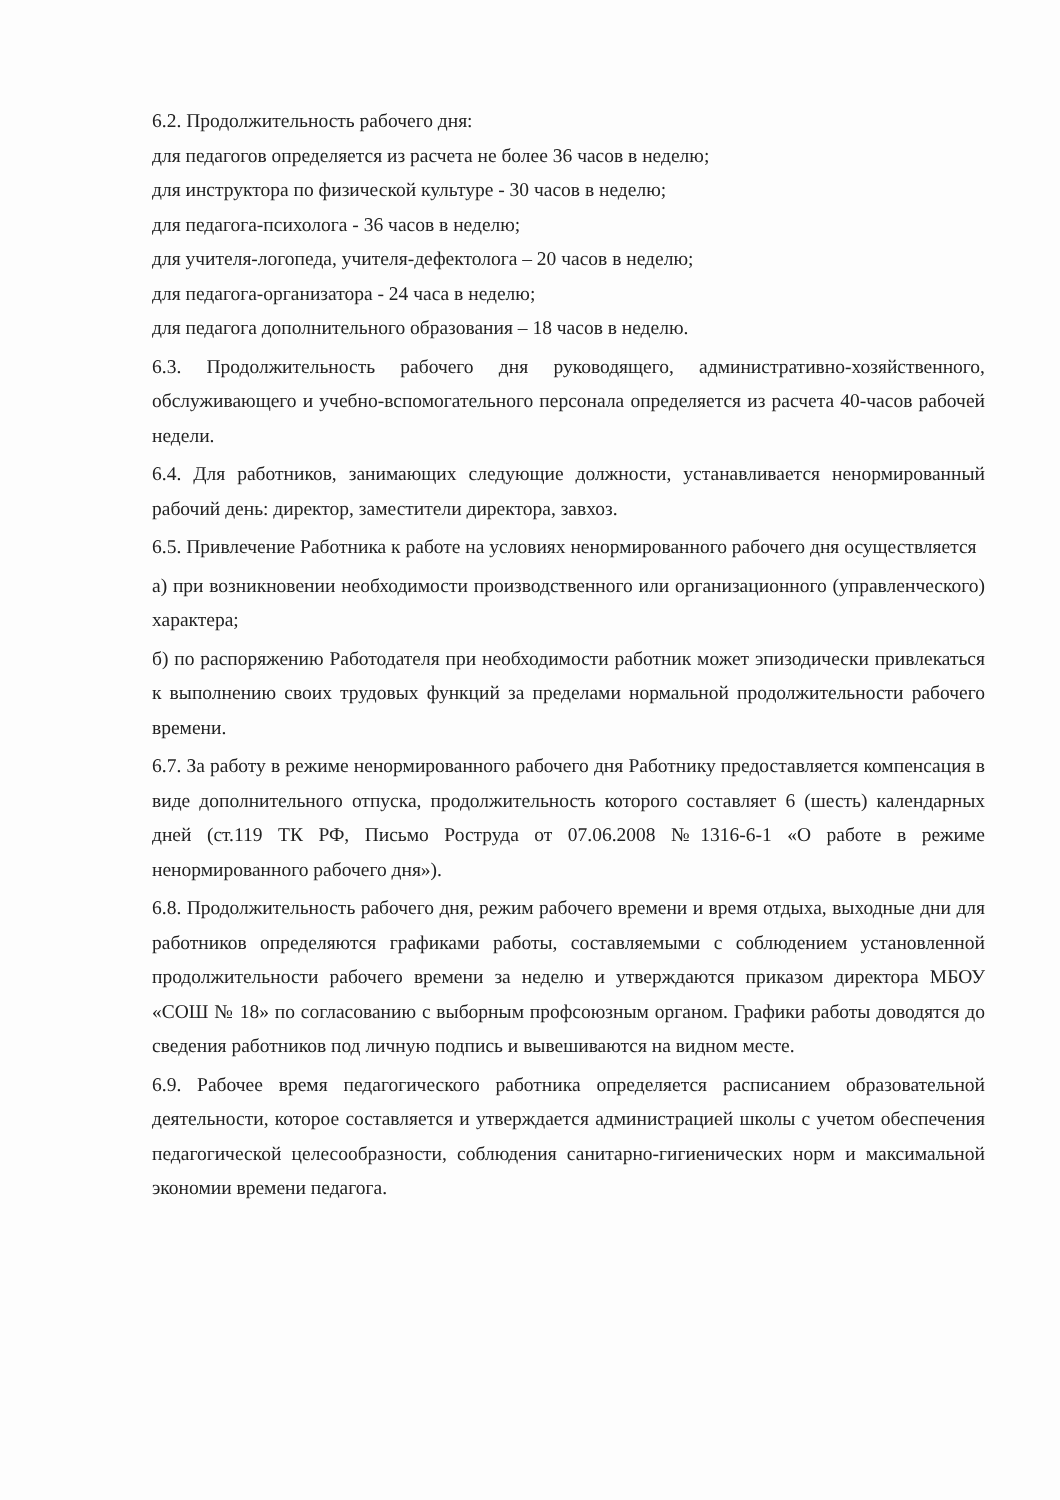6.2. Продолжительность рабочего дня:
для педагогов определяется из расчета не более 36 часов в неделю;
для инструктора по физической культуре - 30 часов в неделю;
для педагога-психолога - 36 часов в неделю;
для учителя-логопеда, учителя-дефектолога – 20 часов в неделю;
для педагога-организатора - 24 часа в неделю;
для педагога дополнительного образования – 18 часов в неделю.
6.3. Продолжительность рабочего дня руководящего, административно-хозяйственного, обслуживающего и учебно-вспомогательного персонала определяется из расчета 40-часов рабочей недели.
6.4. Для работников, занимающих следующие должности, устанавливается ненормированный рабочий день: директор, заместители директора, завхоз.
6.5. Привлечение Работника к работе на условиях ненормированного рабочего дня осуществляется
а) при возникновении необходимости производственного или организационного (управленческого) характера;
б) по распоряжению Работодателя при необходимости работник может эпизодически привлекаться к выполнению своих трудовых функций за пределами нормальной продолжительности рабочего времени.
6.7. За работу в режиме ненормированного рабочего дня Работнику предоставляется компенсация в виде дополнительного отпуска, продолжительность которого составляет 6 (шесть) календарных дней (ст.119 ТК РФ, Письмо Роструда от 07.06.2008 №1316-6-1 «О работе в режиме ненормированного рабочего дня»).
6.8. Продолжительность рабочего дня, режим рабочего времени и время отдыха, выходные дни для работников определяются графиками работы, составляемыми с соблюдением установленной продолжительности рабочего времени за неделю и утверждаются приказом директора МБОУ «СОШ № 18» по согласованию с выборным профсоюзным органом. Графики работы доводятся до сведения работников под личную подпись и вывешиваются на видном месте.
6.9. Рабочее время педагогического работника определяется расписанием образовательной деятельности, которое составляется и утверждается администрацией школы с учетом обеспечения педагогической целесообразности, соблюдения санитарно-гигиенических норм и максимальной экономии времени педагога.